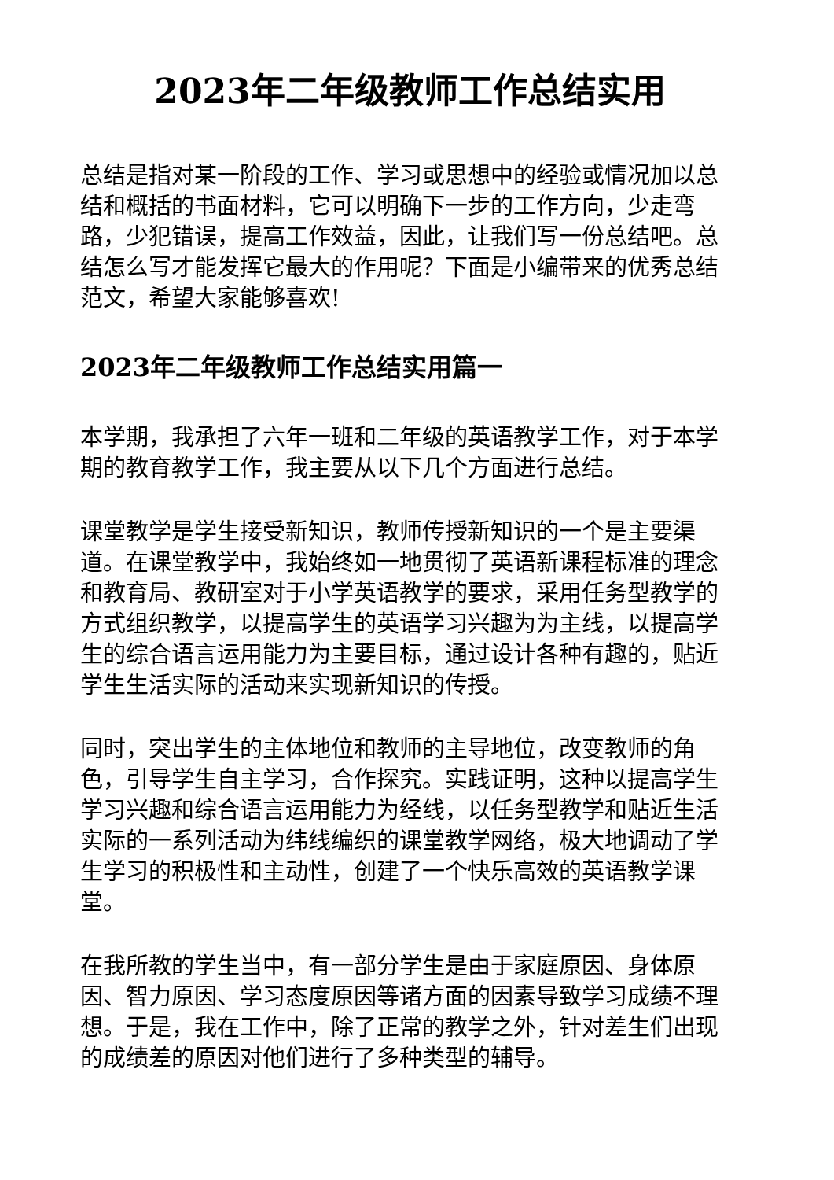2023年二年级教师工作总结实用
总结是指对某一阶段的工作、学习或思想中的经验或情况加以总结和概括的书面材料，它可以明确下一步的工作方向，少走弯路，少犯错误，提高工作效益，因此，让我们写一份总结吧。总结怎么写才能发挥它最大的作用呢？下面是小编带来的优秀总结范文，希望大家能够喜欢!
2023年二年级教师工作总结实用篇一
本学期，我承担了六年一班和二年级的英语教学工作，对于本学期的教育教学工作，我主要从以下几个方面进行总结。
课堂教学是学生接受新知识，教师传授新知识的一个是主要渠道。在课堂教学中，我始终如一地贯彻了英语新课程标准的理念和教育局、教研室对于小学英语教学的要求，采用任务型教学的方式组织教学，以提高学生的英语学习兴趣为为主线，以提高学生的综合语言运用能力为主要目标，通过设计各种有趣的，贴近学生生活实际的活动来实现新知识的传授。
同时，突出学生的主体地位和教师的主导地位，改变教师的角色，引导学生自主学习，合作探究。实践证明，这种以提高学生学习兴趣和综合语言运用能力为经线，以任务型教学和贴近生活实际的一系列活动为纬线编织的课堂教学网络，极大地调动了学生学习的积极性和主动性，创建了一个快乐高效的英语教学课堂。
在我所教的学生当中，有一部分学生是由于家庭原因、身体原因、智力原因、学习态度原因等诸方面的因素导致学习成绩不理想。于是，我在工作中，除了正常的教学之外，针对差生们出现的成绩差的原因对他们进行了多种类型的辅导。